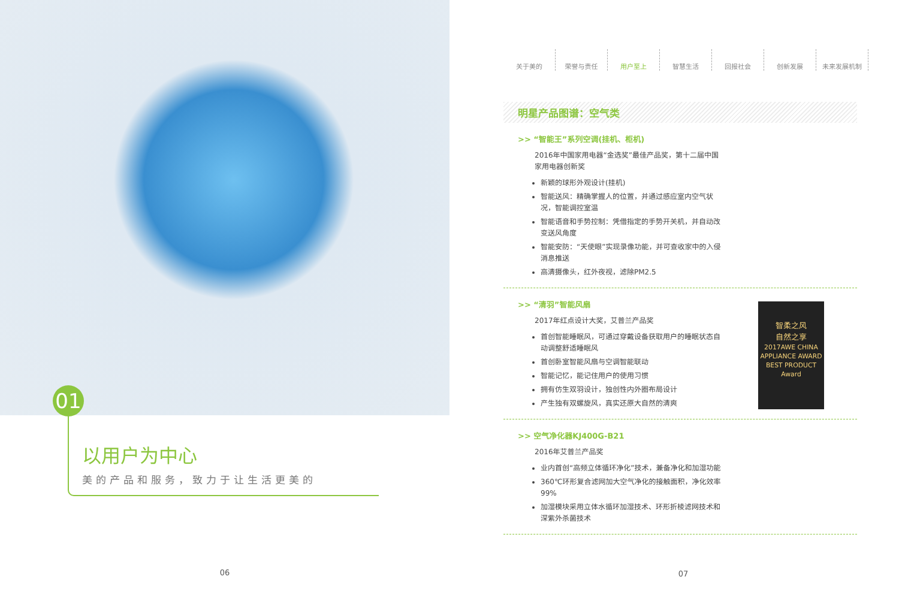01
以用户为中心
美的产品和服务，致力于让生活更美的
06
关于美的 荣誉与责任 用户至上 智慧生活 回报社会 创新发展 未来发展机制
明星产品图谱：空气类
>> “智能王”系列空调(挂机、柜机)
2016年中国家用电器“金选奖”最佳产品奖，第十二届中国家用电器创新奖
新颖的球形外观设计(挂机)
智能送风：精确掌握人的位置，并通过感应室内空气状况，智能调控室温
智能语音和手势控制：凭借指定的手势开关机，并自动改变送风角度
智能安防：“天使眼”实现录像功能，并可查收家中的入侵消息推送
高清摄像头，红外夜视，滤除PM2.5
>> “清羽”智能风扇
2017年红点设计大奖，艾普兰产品奖
首创智能睡眠风，可通过穿戴设备获取用户的睡眠状态自动调整舒适睡眠风
首创卧室智能风扇与空调智能联动
智能记忆，能记住用户的使用习惯
拥有仿生双羽设计，独创性内外圈布局设计
产生独有双螺旋风，真实还原大自然的清爽
智柔之风
自然之享
2017AWE CHINA APPLIANCE AWARD BEST PRODUCT Award
>> 空气净化器KJ400G-B21
2016年艾普兰产品奖
业内首创“高频立体循环净化”技术，兼备净化和加湿功能
360℃环形复合滤网加大空气净化的接触面积，净化效率99%
加湿模块采用立体水循环加湿技术、环形折棱滤网技术和深紫外杀菌技术
07